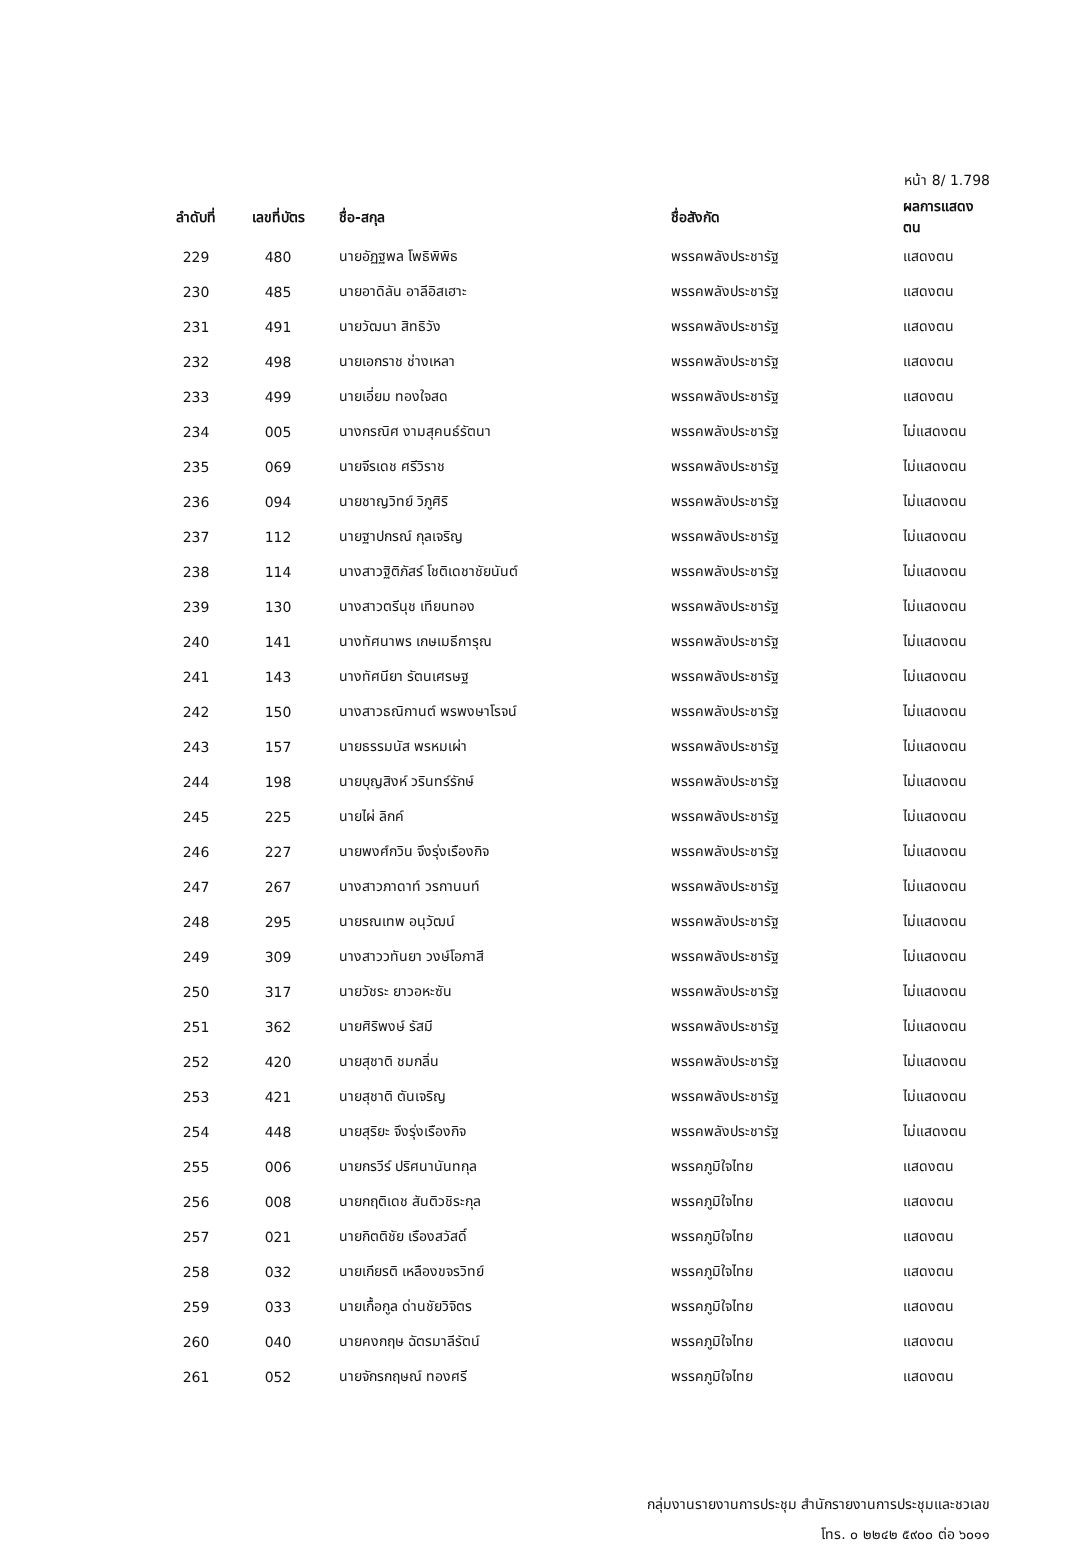หน้า 8/ 1.798
| ลำดับที่ | เลขที่บัตร | ชื่อ-สกุล | ชื่อสังกัด | ผลการแสดงตน |
| --- | --- | --- | --- | --- |
| 229 | 480 | นายอัฏฐพล โพธิพิพิธ | พรรคพลังประชารัฐ | แสดงตน |
| 230 | 485 | นายอาดิลัน อาลีอิสเฮาะ | พรรคพลังประชารัฐ | แสดงตน |
| 231 | 491 | นายวัฒนา สิทธิวัง | พรรคพลังประชารัฐ | แสดงตน |
| 232 | 498 | นายเอกราช ช่างเหลา | พรรคพลังประชารัฐ | แสดงตน |
| 233 | 499 | นายเอี่ยม ทองใจสด | พรรคพลังประชารัฐ | แสดงตน |
| 234 | 005 | นางกรณิศ งามสุคนธ์รัตนา | พรรคพลังประชารัฐ | ไม่แสดงตน |
| 235 | 069 | นายจีรเดช ศรีวิราช | พรรคพลังประชารัฐ | ไม่แสดงตน |
| 236 | 094 | นายชาญวิทย์ วิภูศิริ | พรรคพลังประชารัฐ | ไม่แสดงตน |
| 237 | 112 | นายฐาปกรณ์ กุลเจริญ | พรรคพลังประชารัฐ | ไม่แสดงตน |
| 238 | 114 | นางสาวฐิติภัสร์ โชติเดชาชัยนันต์ | พรรคพลังประชารัฐ | ไม่แสดงตน |
| 239 | 130 | นางสาวตรีนุช เทียนทอง | พรรคพลังประชารัฐ | ไม่แสดงตน |
| 240 | 141 | นางทัศนาพร เกษเมธีการุณ | พรรคพลังประชารัฐ | ไม่แสดงตน |
| 241 | 143 | นางทัศนียา รัตนเศรษฐ | พรรคพลังประชารัฐ | ไม่แสดงตน |
| 242 | 150 | นางสาวธณิกานต์ พรพงษาโรจน์ | พรรคพลังประชารัฐ | ไม่แสดงตน |
| 243 | 157 | นายธรรมนัส พรหมเผ่า | พรรคพลังประชารัฐ | ไม่แสดงตน |
| 244 | 198 | นายบุญสิงห์ วรินทร์รักษ์ | พรรคพลังประชารัฐ | ไม่แสดงตน |
| 245 | 225 | นายไผ่ ลิกค์ | พรรคพลังประชารัฐ | ไม่แสดงตน |
| 246 | 227 | นายพงศ์กวิน จึงรุ่งเรืองกิจ | พรรคพลังประชารัฐ | ไม่แสดงตน |
| 247 | 267 | นางสาวภาดาท์ วรกานนท์ | พรรคพลังประชารัฐ | ไม่แสดงตน |
| 248 | 295 | นายรณเทพ อนุวัฒน์ | พรรคพลังประชารัฐ | ไม่แสดงตน |
| 249 | 309 | นางสาววทันยา วงษ์โอภาสี | พรรคพลังประชารัฐ | ไม่แสดงตน |
| 250 | 317 | นายวัชระ ยาวอหะซัน | พรรคพลังประชารัฐ | ไม่แสดงตน |
| 251 | 362 | นายศิริพงษ์ รัสมี | พรรคพลังประชารัฐ | ไม่แสดงตน |
| 252 | 420 | นายสุชาติ ชมกลิ่น | พรรคพลังประชารัฐ | ไม่แสดงตน |
| 253 | 421 | นายสุชาติ ตันเจริญ | พรรคพลังประชารัฐ | ไม่แสดงตน |
| 254 | 448 | นายสุริยะ จึงรุ่งเรืองกิจ | พรรคพลังประชารัฐ | ไม่แสดงตน |
| 255 | 006 | นายกรวีร์ ปริศนานันทกุล | พรรคภูมิใจไทย | แสดงตน |
| 256 | 008 | นายกฤติเดช สันติวชิระกุล | พรรคภูมิใจไทย | แสดงตน |
| 257 | 021 | นายกิตติชัย เรืองสวัสดิ์ | พรรคภูมิใจไทย | แสดงตน |
| 258 | 032 | นายเกียรติ เหลืองขจรวิทย์ | พรรคภูมิใจไทย | แสดงตน |
| 259 | 033 | นายเกื้อกูล ด่านชัยวิจิตร | พรรคภูมิใจไทย | แสดงตน |
| 260 | 040 | นายคงกฤษ ฉัตรมาลีรัตน์ | พรรคภูมิใจไทย | แสดงตน |
| 261 | 052 | นายจักรกฤษณ์ ทองศรี | พรรคภูมิใจไทย | แสดงตน |
กลุ่มงานรายงานการประชุม สำนักรายงานการประชุมและชวเลข
โทร. ๐ ๒๒๔๒ ๕๙๐๐ ต่อ ๖๐๑๑